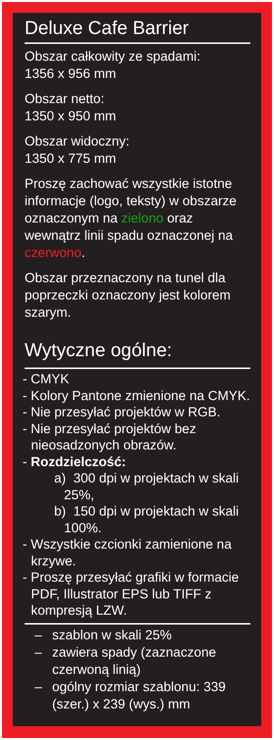Deluxe Cafe Barrier
Obszar całkowity ze spadami:
1356 x 956 mm
Obszar netto:
1350 x 950 mm
Obszar widoczny:
1350 x 775 mm
Proszę zachować wszystkie istotne informacje (logo, teksty) w obszarze oznaczonym na zielono oraz wewnątrz linii spadu oznaczonej na czerwono.
Obszar przeznaczony na tunel dla poprzeczki oznaczony jest kolorem szarym.
Wytyczne ogólne:
- CMYK
- Kolory Pantone zmienione na CMYK.
- Nie przesyłać projektów w RGB.
- Nie przesyłać projektów bez nieosadzonych obrazów.
- Rozdzielczość:
a) 300 dpi w projektach w skali 25%,
b) 150 dpi w projektach w skali 100%.
- Wszystkie czcionki zamienione na krzywe.
- Proszę przesyłać grafiki w formacie PDF, Illustrator EPS lub TIFF z kompresją LZW.
– szablon w skali 25%
– zawiera spady (zaznaczone czerwoną linią)
– ogólny rozmiar szablonu: 339 (szer.) x 239 (wys.) mm